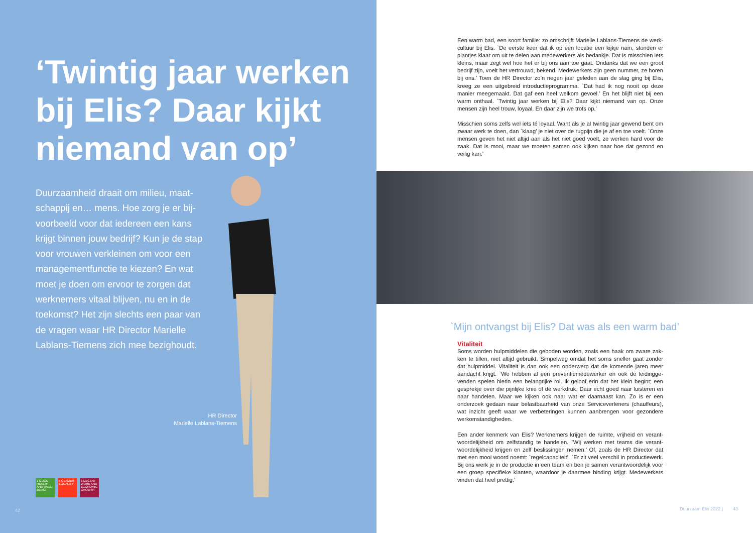‘Twintig jaar werken bij Elis? Daar kijkt niemand van op’
Duurzaamheid draait om milieu, maat­schappij en… mens. Hoe zorg je er bij­voorbeeld voor dat iedereen een kans krijgt binnen jouw bedrijf? Kun je de stap voor vrouwen verkleinen om voor een managementfunctie te kiezen? En wat moet je doen om ervoor te zorgen dat werknemers vitaal blijven, nu en in de toekomst? Het zijn slechts een paar van de vragen waar HR Director Marielle Lablans-Tiemens zich mee bezighoudt.
HR Director
Marielle Lablans-Tiemens
3 GOOD HEALTH AND WELL-BEING
5 GENDER EQUALITY
8 DECENT WORK AND ECONOMIC GROWTH
42
Een warm bad, een soort familie: zo omschrijft Marielle Lablans-Tiemens de werk­cultuur bij Elis. `De eerste keer dat ik op een locatie een kijkje nam, stonden er plantjes klaar om uit te delen aan medewerkers als bedankje. Dat is misschien iets kleins, maar zegt wel hoe het er bij ons aan toe gaat. Ondanks dat we een groot bedrijf zijn, voelt het vertrouwd, bekend. Medewerkers zijn geen nummer, ze horen bij ons.’ Toen de HR Director zo’n negen jaar geleden aan de slag ging bij Elis, kreeg ze een uitgebreid introductieprogramma. `Dat had ik nog nooit op deze manier meegemaakt. Dat gaf een heel welkom gevoel.’ En het blijft niet bij een warm onthaal. `Twintig jaar werken bij Elis? Daar kijkt niemand van op. Onze mensen zijn heel trouw, loyaal. En daar zijn we trots op.’
Misschien soms zelfs wel iets té loyaal. Want als je al twintig jaar gewend bent om zwaar werk te doen, dan `klaag’ je niet over de rugpijn die je af en toe voelt. `Onze mensen geven het niet altijd aan als het niet goed voelt, ze werken hard voor de zaak. Dat is mooi, maar we moeten samen ook kijken naar hoe dat ge­zond en veilig kan.’
`Mijn ontvangst bij Elis? Dat was als een warm bad’
Vitaliteit
Soms worden hulpmiddelen die geboden worden, zoals een haak om zware zak­ken te tillen, niet altijd gebruikt. Simpelweg omdat het soms sneller gaat zonder dat hulpmiddel. Vitaliteit is dan ook een onderwerp dat de komende jaren meer aandacht krijgt. `We hebben al een preventiemedewerker en ook de leidingge­venden spelen hierin een belangrijke rol. Ik geloof erin dat het klein begint; een gesprekje over die pijnlijke knie of de werkdruk. Daar echt goed naar luisteren en naar handelen. Maar we kijken ook naar wat er daarnaast kan. Zo is er een onderzoek gedaan naar belastbaarheid van onze Serviceverleners (chauffeurs), wat inzicht geeft waar we verbeteringen kunnen aanbrengen voor gezondere werkomstandigheden.
Een ander kenmerk van Elis? Werknemers krijgen de ruimte, vrijheid en verant­woordelijkheid om zelfstandig te handelen. `Wij werken met teams die verant­woordelijkheid krijgen en zelf beslissingen nemen.’ Of, zoals de HR Director dat met een mooi woord noemt: `regelcapaciteit’. `Er zit veel verschil in productie­werk. Bij ons werk je in de productie in een team en ben je samen verantwoordelijk voor een groep specifieke klanten, waardoor je daarmee binding krijgt. Mede­werkers vinden dat heel prettig.’
Duurzaam Elis 2022 | 43